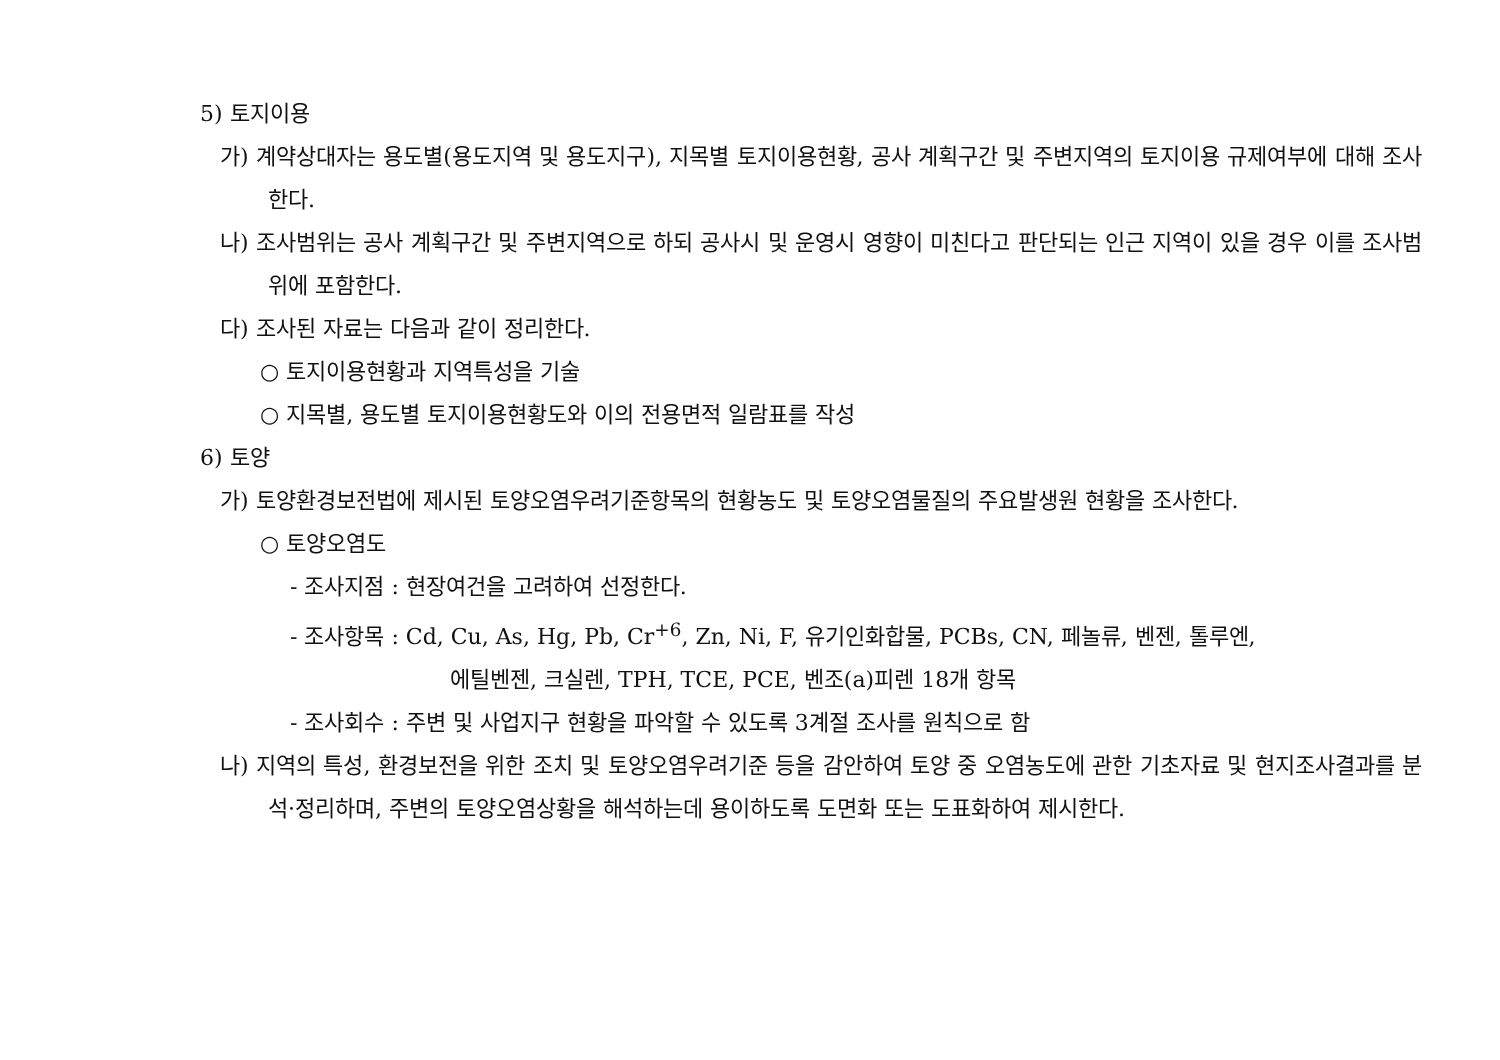5) 토지이용
가) 계약상대자는 용도별(용도지역 및 용도지구), 지목별 토지이용현황, 공사 계획구간 및 주변지역의 토지이용 규제여부에 대해 조사한다.
나) 조사범위는 공사 계획구간 및 주변지역으로 하되 공사시 및 운영시 영향이 미친다고 판단되는 인근 지역이 있을 경우 이를 조사범위에 포함한다.
다) 조사된 자료는 다음과 같이 정리한다.
○ 토지이용현황과 지역특성을 기술
○ 지목별, 용도별 토지이용현황도와 이의 전용면적 일람표를 작성
6) 토양
가) 토양환경보전법에 제시된 토양오염우려기준항목의 현황농도 및 토양오염물질의 주요발생원 현황을 조사한다.
○ 토양오염도
- 조사지점 : 현장여건을 고려하여 선정한다.
- 조사항목 : Cd, Cu, As, Hg, Pb, Cr<sup>+6</sup>, Zn, Ni, F, 유기인화합물, PCBs, CN, 페놀류, 벤젠, 톨루엔,
에틸벤젠, 크실렌, TPH, TCE, PCE, 벤조(a)피렌 18개 항목
- 조사회수 : 주변 및 사업지구 현황을 파악할 수 있도록 3계절 조사를 원칙으로 함
나) 지역의 특성, 환경보전을 위한 조치 및 토양오염우려기준 등을 감안하여 토양 중 오염농도에 관한 기초자료 및 현지조사결과를 분석·정리하며, 주변의 토양오염상황을 해석하는데 용이하도록 도면화 또는 도표화하여 제시한다.